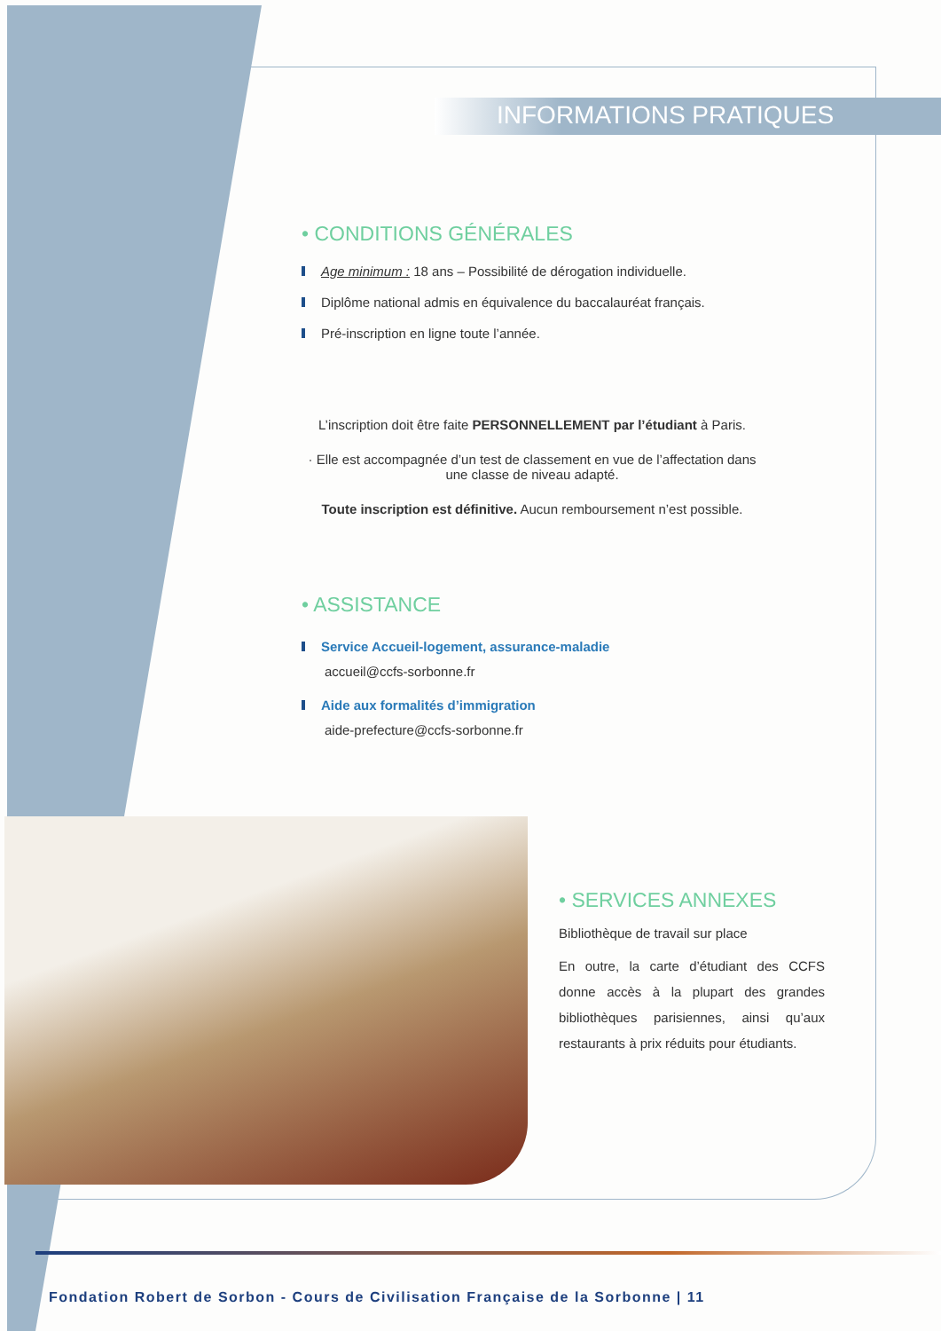INFORMATIONS PRATIQUES
• CONDITIONS GÉNÉRALES
Age minimum : 18 ans – Possibilité de dérogation individuelle.
Diplôme national admis en équivalence du baccalauréat français.
Pré-inscription en ligne toute l’année.
L’inscription doit être faite PERSONNELLEMENT par l’étudiant à Paris.
· Elle est accompagnée d’un test de classement en vue de l’affectation dans
une classe de niveau adapté.
Toute inscription est définitive. Aucun remboursement n’est possible.
• ASSISTANCE
Service Accueil-logement, assurance-maladie
accueil@ccfs-sorbonne.fr
Aide aux formalités d’immigration
aide-prefecture@ccfs-sorbonne.fr
• SERVICES ANNEXES
Bibliothèque de travail sur place
En outre, la carte d’étudiant des CCFS donne accès à la plupart des grandes bibliothèques parisiennes, ainsi qu’aux restaurants à prix réduits pour étudiants.
Fondation Robert de Sorbon - Cours de Civilisation Française de la Sorbonne | 11